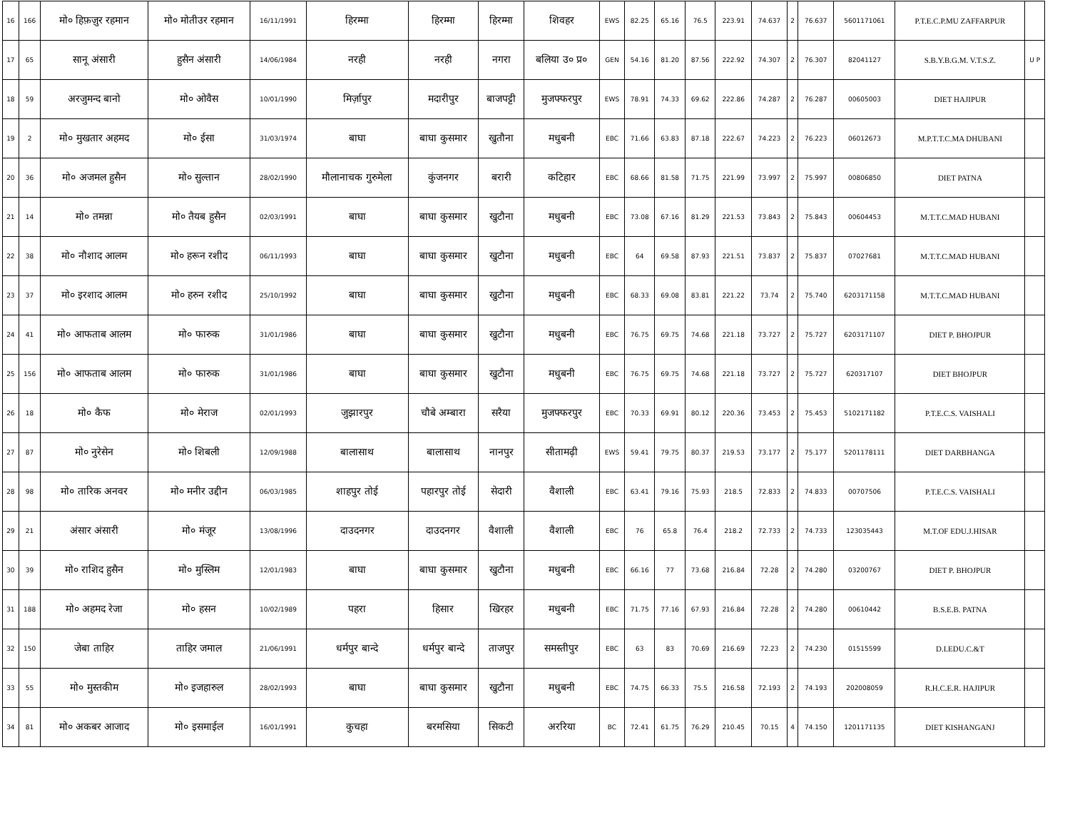| 16 | 166 | मो० हिफ़ज़ुर रहमान | मो० मोतीउर रहमान | 16/11/1991 | हिरम्मा | हिरम्मा | हिरम्मा | शिवहर | EWS | 82.25 | 65.16 | 76.5 | 223.91 | 74.637 | 2 | 76.637 | 5601171061 | P.T.E.C.P.MU ZAFFARPUR | |
| 17 | 65 | सानू अंसारी | हुसैन अंसारी | 14/06/1984 | नरही | नरही | नगरा | बलिया उ० प्र० | GEN | 54.16 | 81.20 | 87.56 | 222.92 | 74.307 | 2 | 76.307 | 82041127 | S.B.Y.B.G.M. V.T.S.Z. | U P |
| 18 | 59 | अरजुमन्द बानो | मो० ओवैस | 10/01/1990 | मिर्ज़ापुर | मदारीपुर | बाजपट्टी | मुजफ्फरपुर | EWS | 78.91 | 74.33 | 69.62 | 222.86 | 74.287 | 2 | 76.287 | 00605003 | DIET HAJIPUR | |
| 19 | 2 | मो० मुखतार अहमद | मो० ईसा | 31/03/1974 | बाघा | बाघा कुसमार | खुतौना | मधुबनी | EBC | 71.66 | 63.83 | 87.18 | 222.67 | 74.223 | 2 | 76.223 | 06012673 | M.P.T.T.C.MA DHUBANI | |
| 20 | 36 | मो० अजमल हुसैन | मो० सुल्तान | 28/02/1990 | मौलानाचक गुरुमेला | कुंजनगर | बरारी | कटिहार | EBC | 68.66 | 81.58 | 71.75 | 221.99 | 73.997 | 2 | 75.997 | 00806850 | DIET PATNA | |
| 21 | 14 | मो० तमन्ना | मो० तैयब हुसैन | 02/03/1991 | बाघा | बाघा कुसमार | खुटौना | मधुबनी | EBC | 73.08 | 67.16 | 81.29 | 221.53 | 73.843 | 2 | 75.843 | 00604453 | M.T.T.C.MAD HUBANI | |
| 22 | 38 | मो० नौशाद आलम | मो० हरून रशीद | 06/11/1993 | बाघा | बाघा कुसमार | खुटौना | मधुबनी | EBC | 64 | 69.58 | 87.93 | 221.51 | 73.837 | 2 | 75.837 | 07027681 | M.T.T.C.MAD HUBANI | |
| 23 | 37 | मो० इरशाद आलम | मो० हरुन रशीद | 25/10/1992 | बाघा | बाघा कुसमार | खुटौना | मधुबनी | EBC | 68.33 | 69.08 | 83.81 | 221.22 | 73.74 | 2 | 75.740 | 6203171158 | M.T.T.C.MAD HUBANI | |
| 24 | 41 | मो० आफताब आलम | मो० फारुक | 31/01/1986 | बाघा | बाघा कुसमार | खुटौना | मधुबनी | EBC | 76.75 | 69.75 | 74.68 | 221.18 | 73.727 | 2 | 75.727 | 6203171107 | DIET P. BHOJPUR | |
| 25 | 156 | मो० आफताब आलम | मो० फारुक | 31/01/1986 | बाघा | बाघा कुसमार | खुटौना | मधुबनी | EBC | 76.75 | 69.75 | 74.68 | 221.18 | 73.727 | 2 | 75.727 | 620317107 | DIET BHOJPUR | |
| 26 | 18 | मो० कैफ | मो० मेराज | 02/01/1993 | जुझारपुर | चौबे अम्बारा | सरैया | मुजफ्फरपुर | EBC | 70.33 | 69.91 | 80.12 | 220.36 | 73.453 | 2 | 75.453 | 5102171182 | P.T.E.C.S. VAISHALI | |
| 27 | 87 | मो० नुरेसेन | मो० शिबली | 12/09/1988 | बालासाथ | बालासाथ | नानपुर | सीतामढ़ी | EWS | 59.41 | 79.75 | 80.37 | 219.53 | 73.177 | 2 | 75.177 | 5201178111 | DIET DARBHANGA | |
| 28 | 98 | मो० तारिक अनवर | मो० मनीर उद्दीन | 06/03/1985 | शाहपुर तोई | पहारपुर तोई | सेदारी | वैशाली | EBC | 63.41 | 79.16 | 75.93 | 218.5 | 72.833 | 2 | 74.833 | 00707506 | P.T.E.C.S. VAISHALI | |
| 29 | 21 | अंसार अंसारी | मो० मंजूर | 13/08/1996 | दाउदनगर | दाउदनगर | वैशाली | वैशाली | EBC | 76 | 65.8 | 76.4 | 218.2 | 72.733 | 2 | 74.733 | 123035443 | M.T.OF EDU.J.HISAR | |
| 30 | 39 | मो० राशिद हुसैन | मो० मुस्लिम | 12/01/1983 | बाघा | बाघा कुसमार | खुटौना | मधुबनी | EBC | 66.16 | 77 | 73.68 | 216.84 | 72.28 | 2 | 74.280 | 03200767 | DIET P. BHOJPUR | |
| 31 | 188 | मो० अहमद रेजा | मो० हसन | 10/02/1989 | पहरा | हिसार | खिरहर | मधुबनी | EBC | 71.75 | 77.16 | 67.93 | 216.84 | 72.28 | 2 | 74.280 | 00610442 | B.S.E.B. PATNA | |
| 32 | 150 | जेबा ताहिर | ताहिर जमाल | 21/06/1991 | धर्मपुर बान्दे | धर्मपुर बान्दे | ताजपुर | समस्तीपुर | EBC | 63 | 83 | 70.69 | 216.69 | 72.23 | 2 | 74.230 | 01515599 | D.I.EDU.C.&T | |
| 33 | 55 | मो० मुस्तकीम | मो० इजहारुल | 28/02/1993 | बाघा | बाघा कुसमार | खुटौना | मधुबनी | EBC | 74.75 | 66.33 | 75.5 | 216.58 | 72.193 | 2 | 74.193 | 202008059 | R.H.C.E.R. HAJIPUR | |
| 34 | 81 | मो० अकबर आजाद | मो० इसमाईल | 16/01/1991 | कुचहा | बरमसिया | सिकटी | अररिया | BC | 72.41 | 61.75 | 76.29 | 210.45 | 70.15 | 4 | 74.150 | 1201171135 | DIET KISHANGANJ | |